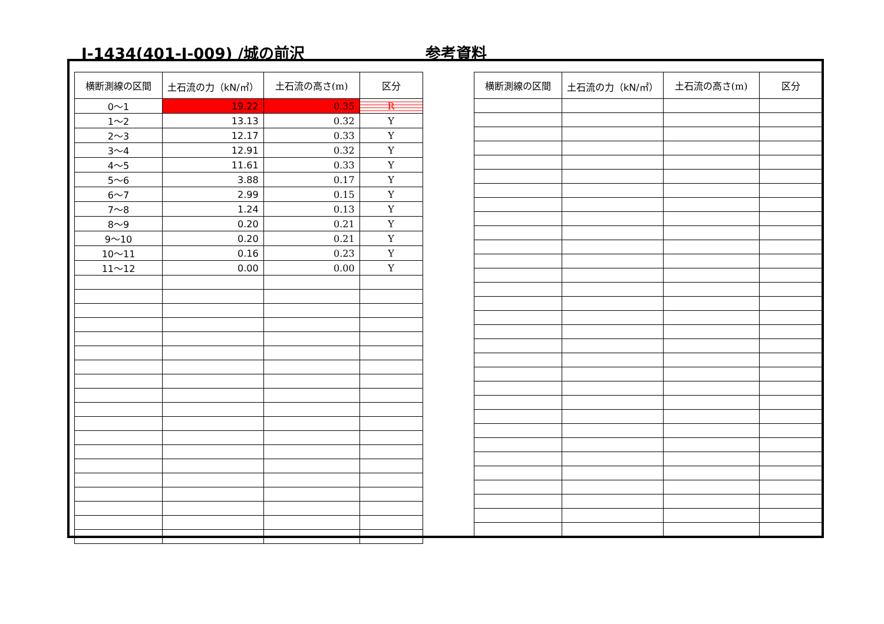Ⅰ-1434(401-Ⅰ-009) /城の前沢 参考資料
| 横断測線の区間 | 土石流の力（kN/㎡） | 土石流の高さ(m) | 区分 |
| --- | --- | --- | --- |
| 0～1 | 19.22 | 0.35 | R |
| 1～2 | 13.13 | 0.32 | Y |
| 2～3 | 12.17 | 0.33 | Y |
| 3～4 | 12.91 | 0.32 | Y |
| 4～5 | 11.61 | 0.33 | Y |
| 5～6 | 3.88 | 0.17 | Y |
| 6～7 | 2.99 | 0.15 | Y |
| 7～8 | 1.24 | 0.13 | Y |
| 8～9 | 0.20 | 0.21 | Y |
| 9～10 | 0.20 | 0.21 | Y |
| 10～11 | 0.16 | 0.23 | Y |
| 11～12 | 0.00 | 0.00 | Y |
| 横断測線の区間 | 土石流の力（kN/㎡） | 土石流の高さ(m) | 区分 |
| --- | --- | --- | --- |